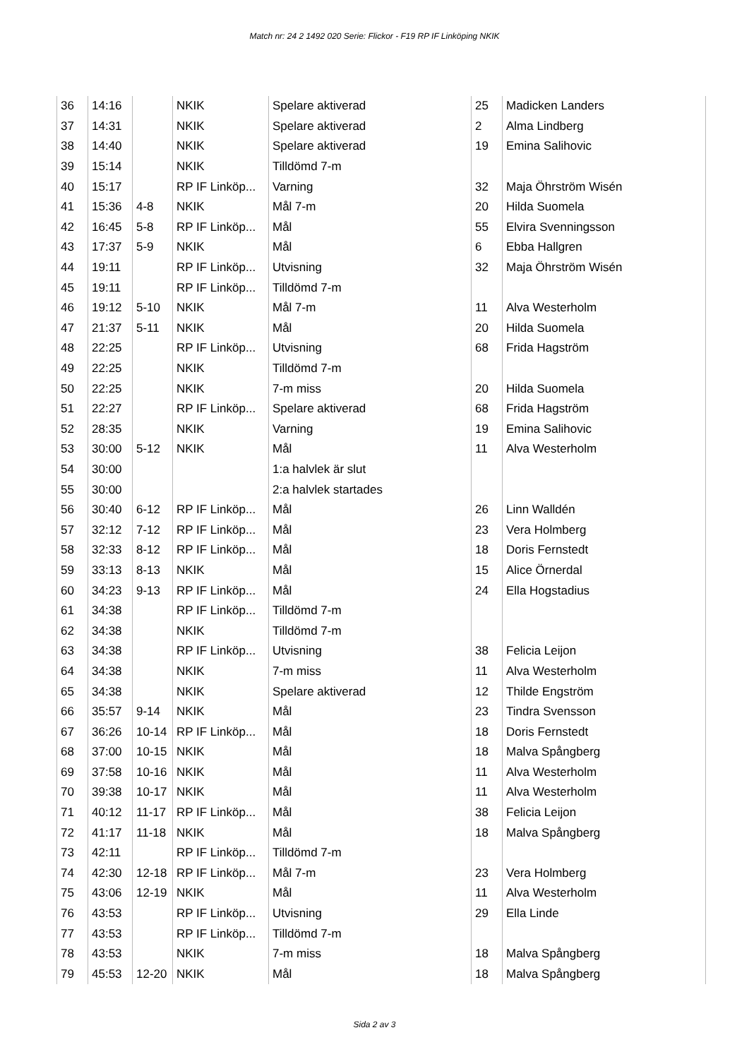Match nr: 24 2 1492 020 Serie: Flickor - F19 RP IF Linköping NKIK
| 36 | 14:16 | | NKIK | Spelare aktiverad | 25 | Madicken Landers |
| 37 | 14:31 | | NKIK | Spelare aktiverad | 2 | Alma Lindberg |
| 38 | 14:40 | | NKIK | Spelare aktiverad | 19 | Emina Salihovic |
| 39 | 15:14 | | NKIK | Tilldömd 7-m | | |
| 40 | 15:17 | | RP IF Linköp... | Varning | 32 | Maja Öhrström Wisén |
| 41 | 15:36 | 4-8 | NKIK | Mål 7-m | 20 | Hilda Suomela |
| 42 | 16:45 | 5-8 | RP IF Linköp... | Mål | 55 | Elvira Svenningsson |
| 43 | 17:37 | 5-9 | NKIK | Mål | 6 | Ebba Hallgren |
| 44 | 19:11 | | RP IF Linköp... | Utvisning | 32 | Maja Öhrström Wisén |
| 45 | 19:11 | | RP IF Linköp... | Tilldömd 7-m | | |
| 46 | 19:12 | 5-10 | NKIK | Mål 7-m | 11 | Alva Westerholm |
| 47 | 21:37 | 5-11 | NKIK | Mål | 20 | Hilda Suomela |
| 48 | 22:25 | | RP IF Linköp... | Utvisning | 68 | Frida Hagström |
| 49 | 22:25 | | NKIK | Tilldömd 7-m | | |
| 50 | 22:25 | | NKIK | 7-m miss | 20 | Hilda Suomela |
| 51 | 22:27 | | RP IF Linköp... | Spelare aktiverad | 68 | Frida Hagström |
| 52 | 28:35 | | NKIK | Varning | 19 | Emina Salihovic |
| 53 | 30:00 | 5-12 | NKIK | Mål | 11 | Alva Westerholm |
| 54 | 30:00 | | | 1:a halvlek är slut | | |
| 55 | 30:00 | | | 2:a halvlek startades | | |
| 56 | 30:40 | 6-12 | RP IF Linköp... | Mål | 26 | Linn Walldén |
| 57 | 32:12 | 7-12 | RP IF Linköp... | Mål | 23 | Vera Holmberg |
| 58 | 32:33 | 8-12 | RP IF Linköp... | Mål | 18 | Doris Fernstedt |
| 59 | 33:13 | 8-13 | NKIK | Mål | 15 | Alice Örnerdal |
| 60 | 34:23 | 9-13 | RP IF Linköp... | Mål | 24 | Ella Hogstadius |
| 61 | 34:38 | | RP IF Linköp... | Tilldömd 7-m | | |
| 62 | 34:38 | | NKIK | Tilldömd 7-m | | |
| 63 | 34:38 | | RP IF Linköp... | Utvisning | 38 | Felicia Leijon |
| 64 | 34:38 | | NKIK | 7-m miss | 11 | Alva Westerholm |
| 65 | 34:38 | | NKIK | Spelare aktiverad | 12 | Thilde Engström |
| 66 | 35:57 | 9-14 | NKIK | Mål | 23 | Tindra Svensson |
| 67 | 36:26 | 10-14 | RP IF Linköp... | Mål | 18 | Doris Fernstedt |
| 68 | 37:00 | 10-15 | NKIK | Mål | 18 | Malva Spångberg |
| 69 | 37:58 | 10-16 | NKIK | Mål | 11 | Alva Westerholm |
| 70 | 39:38 | 10-17 | NKIK | Mål | 11 | Alva Westerholm |
| 71 | 40:12 | 11-17 | RP IF Linköp... | Mål | 38 | Felicia Leijon |
| 72 | 41:17 | 11-18 | NKIK | Mål | 18 | Malva Spångberg |
| 73 | 42:11 | | RP IF Linköp... | Tilldömd 7-m | | |
| 74 | 42:30 | 12-18 | RP IF Linköp... | Mål 7-m | 23 | Vera Holmberg |
| 75 | 43:06 | 12-19 | NKIK | Mål | 11 | Alva Westerholm |
| 76 | 43:53 | | RP IF Linköp... | Utvisning | 29 | Ella Linde |
| 77 | 43:53 | | RP IF Linköp... | Tilldömd 7-m | | |
| 78 | 43:53 | | NKIK | 7-m miss | 18 | Malva Spångberg |
| 79 | 45:53 | 12-20 | NKIK | Mål | 18 | Malva Spångberg |
Sida 2 av 3